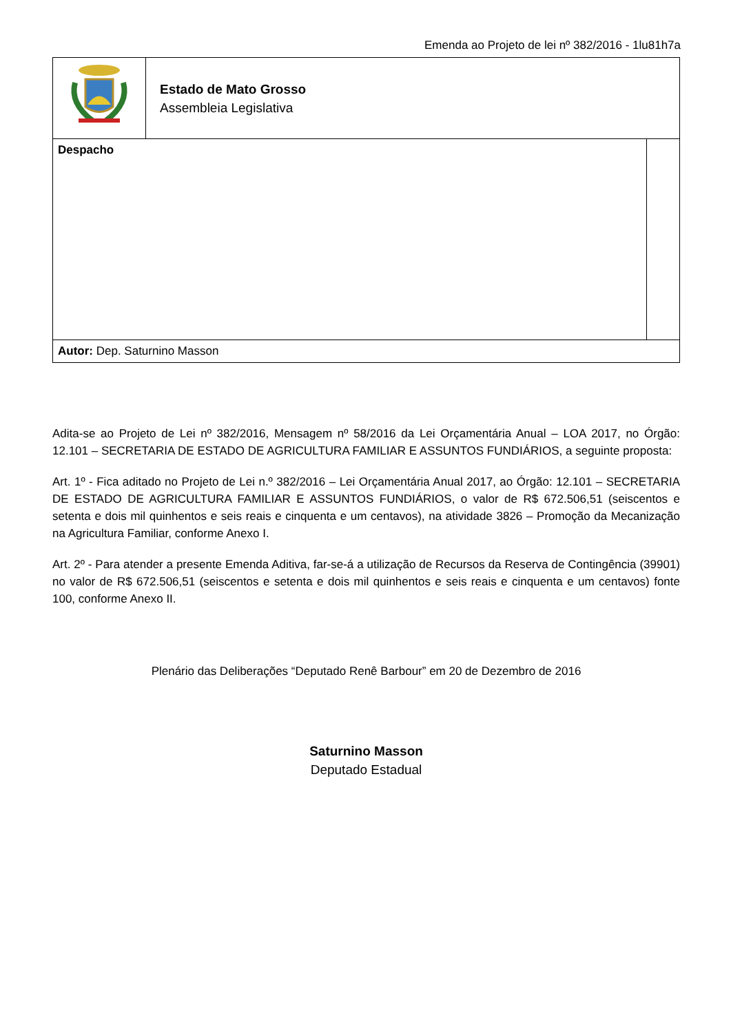Emenda ao Projeto de lei nº 382/2016 - 1lu81h7a
| | Estado de Mato Grosso Assembleia Legislativa | |
| Despacho | | |
| Autor: Dep. Saturnino Masson | | |
Adita-se ao Projeto de Lei nº 382/2016, Mensagem nº 58/2016 da Lei Orçamentária Anual – LOA 2017, no Órgão: 12.101 – SECRETARIA DE ESTADO DE AGRICULTURA FAMILIAR E ASSUNTOS FUNDIÁRIOS, a seguinte proposta:
Art. 1º - Fica aditado no Projeto de Lei n.º 382/2016 – Lei Orçamentária Anual 2017, ao Órgão: 12.101 – SECRETARIA DE ESTADO DE AGRICULTURA FAMILIAR E ASSUNTOS FUNDIÁRIOS, o valor de R$ 672.506,51 (seiscentos e setenta e dois mil quinhentos e seis reais e cinquenta e um centavos), na atividade 3826 – Promoção da Mecanização na Agricultura Familiar, conforme Anexo I.
Art. 2º - Para atender a presente Emenda Aditiva, far-se-á a utilização de Recursos da Reserva de Contingência (39901) no valor de R$ 672.506,51 (seiscentos e setenta e dois mil quinhentos e seis reais e cinquenta e um centavos) fonte 100, conforme Anexo II.
Plenário das Deliberações “Deputado Renê Barbour” em 20 de Dezembro de 2016
Saturnino Masson
Deputado Estadual